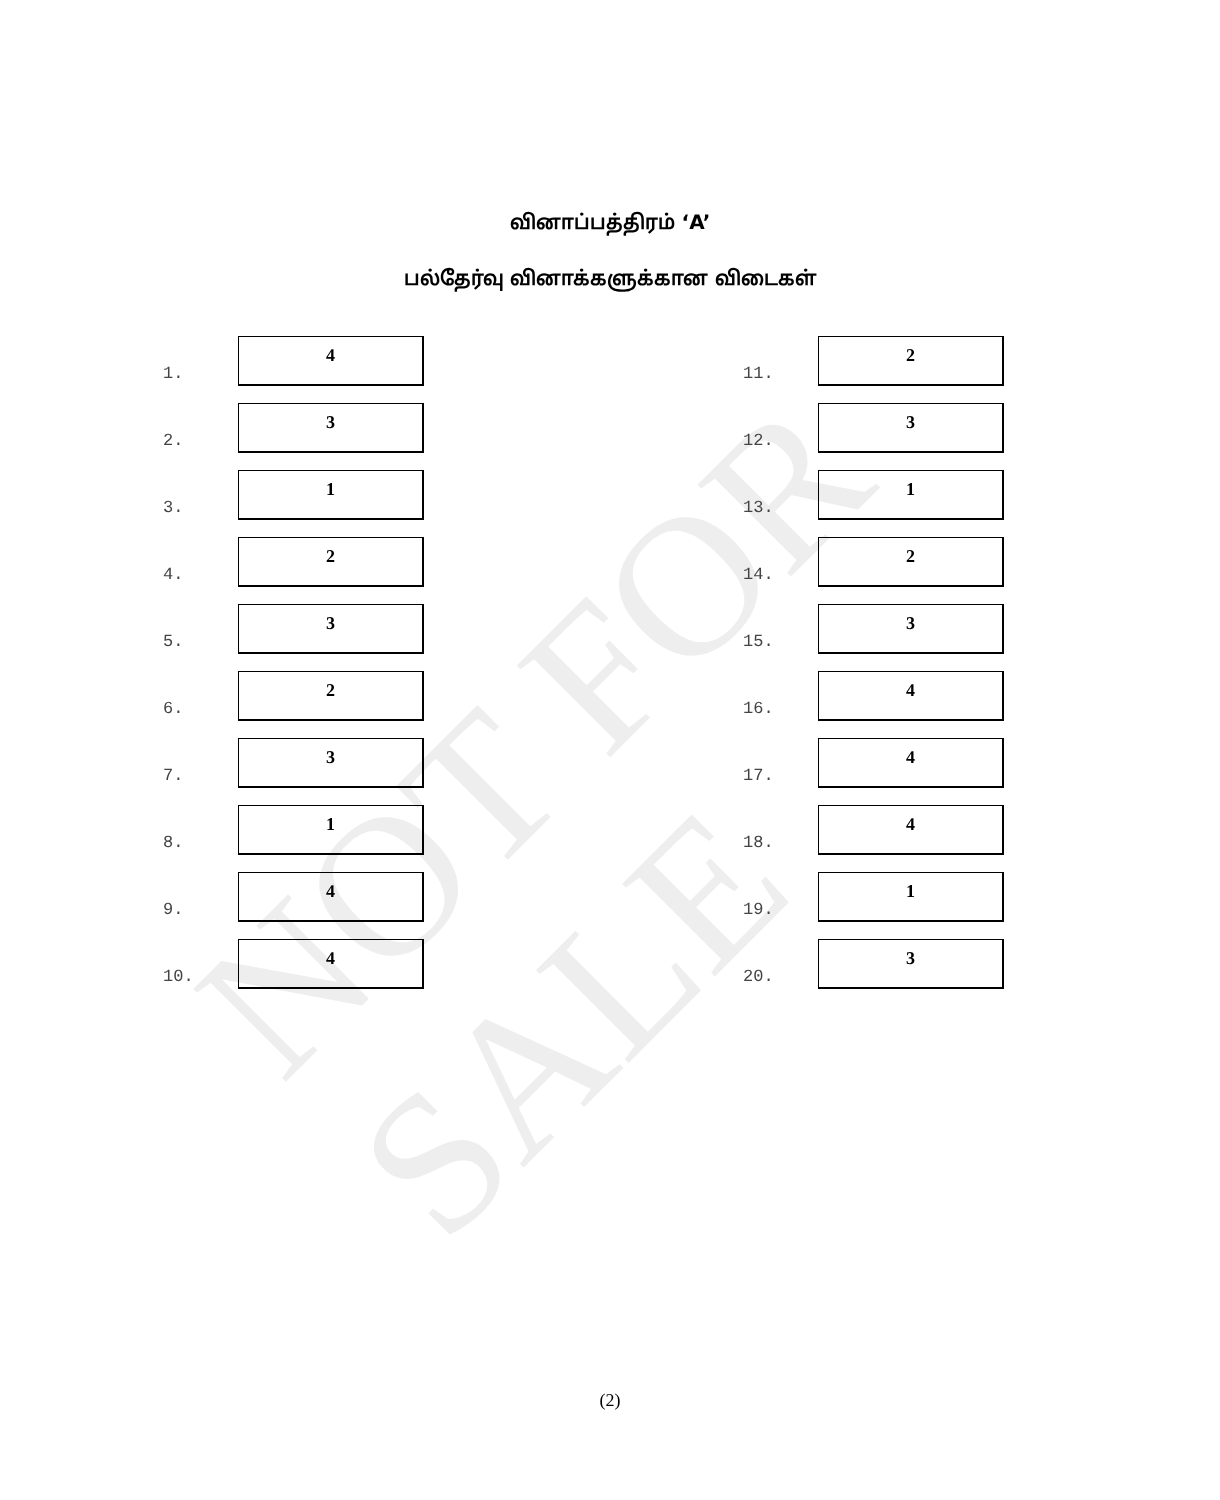NOT FOR SALE
வினாப்பத்திரம் ‘A’
பல்தேர்வு வினாக்களுக்கான விடைகள்
1.
4
2.
3
3.
1
4.
2
5.
3
6.
2
7.
3
8.
1
9.
4
10.
4
11.
2
12.
3
13.
1
14.
2
15.
3
16.
4
17.
4
18.
4
19.
1
20.
3
(2)